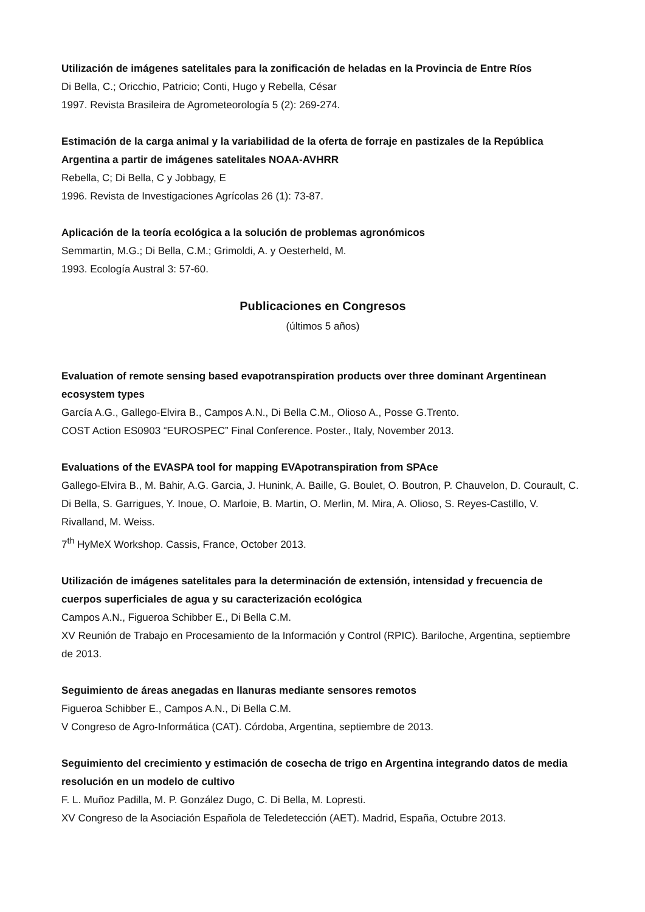Utilización de imágenes satelitales para la zonificación de heladas en la Provincia de Entre Ríos
Di Bella, C.; Oricchio, Patricio; Conti, Hugo y Rebella, César
1997. Revista Brasileira de Agrometeorología 5 (2): 269-274.
Estimación de la carga animal y la variabilidad de la oferta de forraje en pastizales de la República Argentina a partir de imágenes satelitales NOAA-AVHRR
Rebella, C; Di Bella, C y Jobbagy, E
1996. Revista de Investigaciones Agrícolas 26 (1): 73-87.
Aplicación de la teoría ecológica a la solución de problemas agronómicos
Semmartin, M.G.; Di Bella, C.M.; Grimoldi, A. y Oesterheld, M.
1993. Ecología Austral 3: 57-60.
Publicaciones en Congresos
(últimos 5 años)
Evaluation of remote sensing based evapotranspiration products over three dominant Argentinean ecosystem types
García A.G., Gallego-Elvira B., Campos A.N., Di Bella C.M., Olioso A., Posse G.Trento.
COST Action ES0903 “EUROSPEC” Final Conference. Poster., Italy, November 2013.
Evaluations of the EVASPA tool for mapping EVApotranspiration from SPAce
Gallego-Elvira B., M. Bahir, A.G. Garcia, J. Hunink, A. Baille, G. Boulet, O. Boutron, P. Chauvelon, D. Courault, C. Di Bella, S. Garrigues, Y. Inoue, O. Marloie, B. Martin, O. Merlin, M. Mira, A. Olioso, S. Reyes-Castillo, V. Rivalland, M. Weiss.
7<sup>th</sup> HyMeX Workshop. Cassis, France, October 2013.
Utilización de imágenes satelitales para la determinación de extensión, intensidad y frecuencia de cuerpos superficiales de agua y su caracterización ecológica
Campos A.N., Figueroa Schibber E., Di Bella C.M.
XV Reunión de Trabajo en Procesamiento de la Información y Control (RPIC). Bariloche, Argentina, septiembre de 2013.
Seguimiento de áreas anegadas en llanuras mediante sensores remotos
Figueroa Schibber E., Campos A.N., Di Bella C.M.
V Congreso de Agro-Informática (CAT). Córdoba, Argentina, septiembre de 2013.
Seguimiento del crecimiento y estimación de cosecha de trigo en Argentina integrando datos de media resolución en un modelo de cultivo
F. L. Muñoz Padilla, M. P. González Dugo, C. Di Bella, M. Lopresti.
XV Congreso de la Asociación Española de Teledetección (AET). Madrid, España, Octubre 2013.